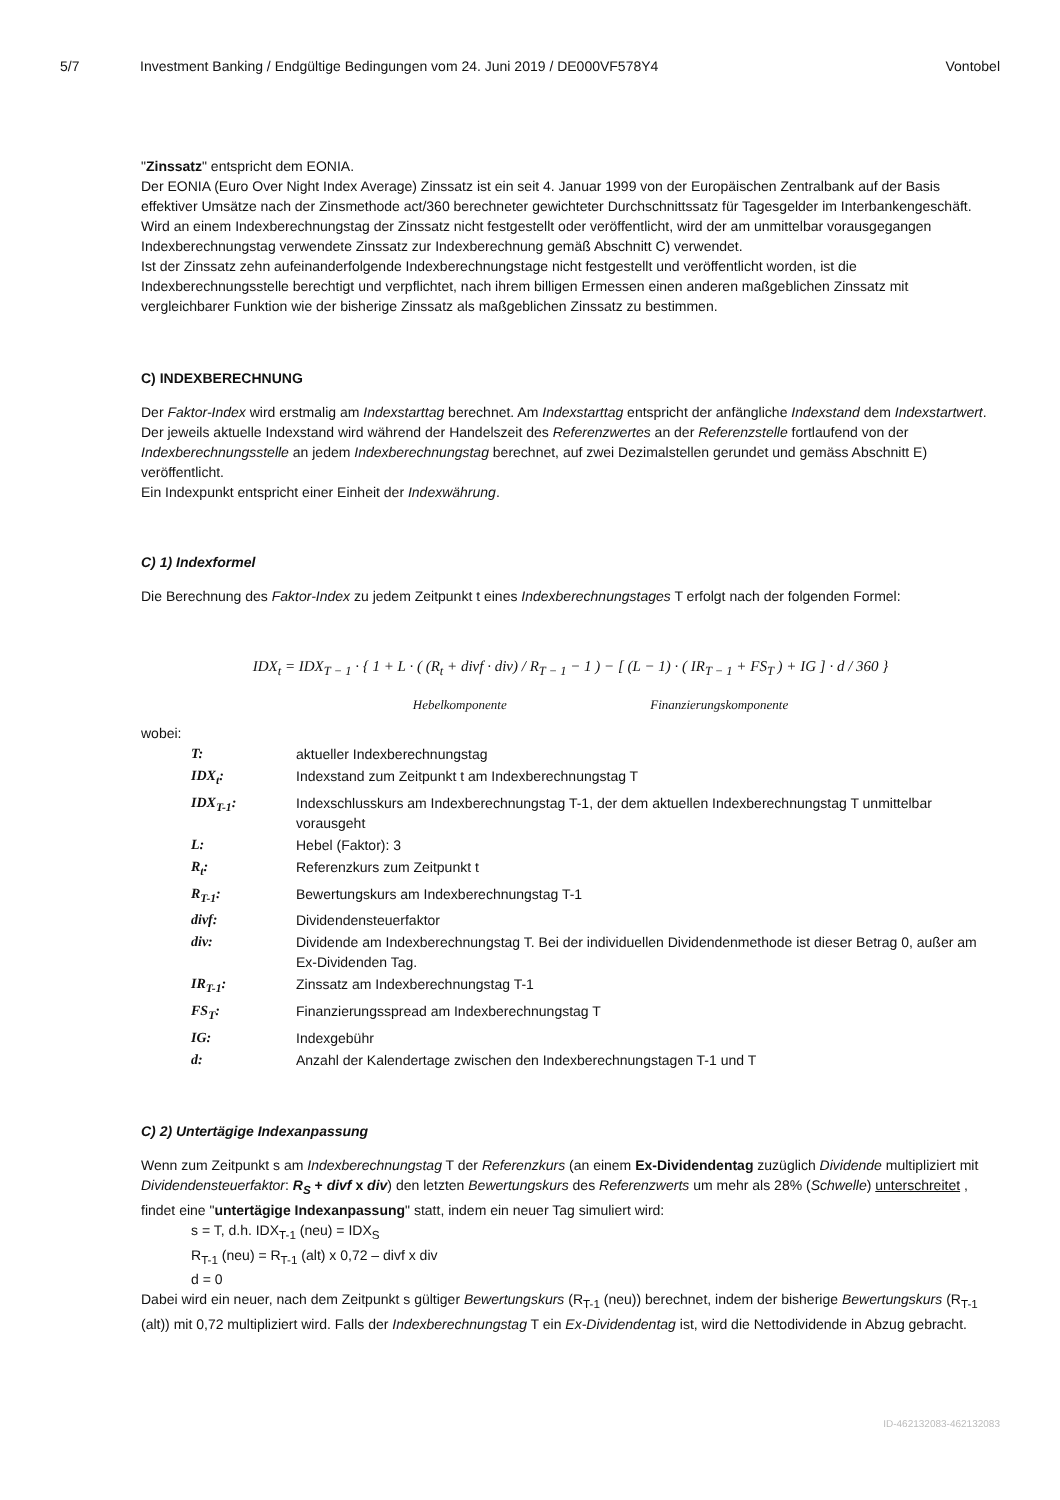5/7 Investment Banking / Endgültige Bedingungen vom 24. Juni 2019 / DE000VF578Y4 Vontobel
"Zinssatz" entspricht dem EONIA.
Der EONIA (Euro Over Night Index Average) Zinssatz ist ein seit 4. Januar 1999 von der Europäischen Zentralbank auf der Basis effektiver Umsätze nach der Zinsmethode act/360 berechneter gewichteter Durchschnittssatz für Tagesgelder im Interbankengeschäft.
Wird an einem Indexberechnungstag der Zinssatz nicht festgestellt oder veröffentlicht, wird der am unmittelbar vorausgegangen Indexberechnungstag verwendete Zinssatz zur Indexberechnung gemäß Abschnitt C) verwendet.
Ist der Zinssatz zehn aufeinanderfolgende Indexberechnungstage nicht festgestellt und veröffentlicht worden, ist die Indexberechnungsstelle berechtigt und verpflichtet, nach ihrem billigen Ermessen einen anderen maßgeblichen Zinssatz mit vergleichbarer Funktion wie der bisherige Zinssatz als maßgeblichen Zinssatz zu bestimmen.
C) INDEXBERECHNUNG
Der Faktor-Index wird erstmalig am Indexstarttag berechnet. Am Indexstarttag entspricht der anfängliche Indexstand dem Indexstartwert. Der jeweils aktuelle Indexstand wird während der Handelszeit des Referenzwertes an der Referenzstelle fortlaufend von der Indexberechnungsstelle an jedem Indexberechnungstag berechnet, auf zwei Dezimalstellen gerundet und gemäss Abschnitt E) veröffentlicht.
Ein Indexpunkt entspricht einer Einheit der Indexwährung.
C) 1) Indexformel
Die Berechnung des Faktor-Index zu jedem Zeitpunkt t eines Indexberechnungstages T erfolgt nach der folgenden Formel:
IDX<sub>t</sub> = IDX<sub>T − 1</sub> · { 1 + L · ( (R<sub>t</sub> + divf · div) / R<sub>T − 1</sub> − 1 ) − [ (L − 1) · ( IR<sub>T − 1</sub> + FS<sub>T</sub> ) + IG ] · d / 360 }
Hebelkomponente Finanzierungskomponente
wobei:
| T: | aktueller Indexberechnungstag |
| IDX<sub>t</sub>: | Indexstand zum Zeitpunkt t am Indexberechnungstag T |
| IDX<sub>T-1</sub>: | Indexschlusskurs am Indexberechnungstag T-1, der dem aktuellen Indexberechnungstag T unmittelbar vorausgeht |
| L: | Hebel (Faktor): 3 |
| R<sub>t</sub>: | Referenzkurs zum Zeitpunkt t |
| R<sub>T-1</sub>: | Bewertungskurs am Indexberechnungstag T-1 |
| divf: | Dividendensteuerfaktor |
| div: | Dividende am Indexberechnungstag T. Bei der individuellen Dividendenmethode ist dieser Betrag 0, außer am Ex-Dividenden Tag. |
| IR<sub>T-1</sub>: | Zinssatz am Indexberechnungstag T-1 |
| FS<sub>T</sub>: | Finanzierungsspread am Indexberechnungstag T |
| IG: | Indexgebühr |
| d: | Anzahl der Kalendertage zwischen den Indexberechnungstagen T-1 und T |
C) 2) Untertägige Indexanpassung
Wenn zum Zeitpunkt s am Indexberechnungstag T der Referenzkurs (an einem Ex-Dividendentag zuzüglich Dividende multipliziert mit Dividendensteuerfaktor: R<sub>S</sub> + divf x div) den letzten Bewertungskurs des Referenzwerts um mehr als 28% (Schwelle) unterschreitet , findet eine "untertägige Indexanpassung" statt, indem ein neuer Tag simuliert wird:
s = T, d.h. IDX<sub>T-1</sub> (neu) = IDX<sub>S</sub>
R<sub>T-1</sub> (neu) = R<sub>T-1</sub> (alt) x 0,72 – divf x div
d = 0
Dabei wird ein neuer, nach dem Zeitpunkt s gültiger Bewertungskurs (R<sub>T-1</sub> (neu)) berechnet, indem der bisherige Bewertungskurs (R<sub>T-1</sub> (alt)) mit 0,72 multipliziert wird. Falls der Indexberechnungstag T ein Ex-Dividendentag ist, wird die Nettodividende in Abzug gebracht.
ID-462132083-462132083